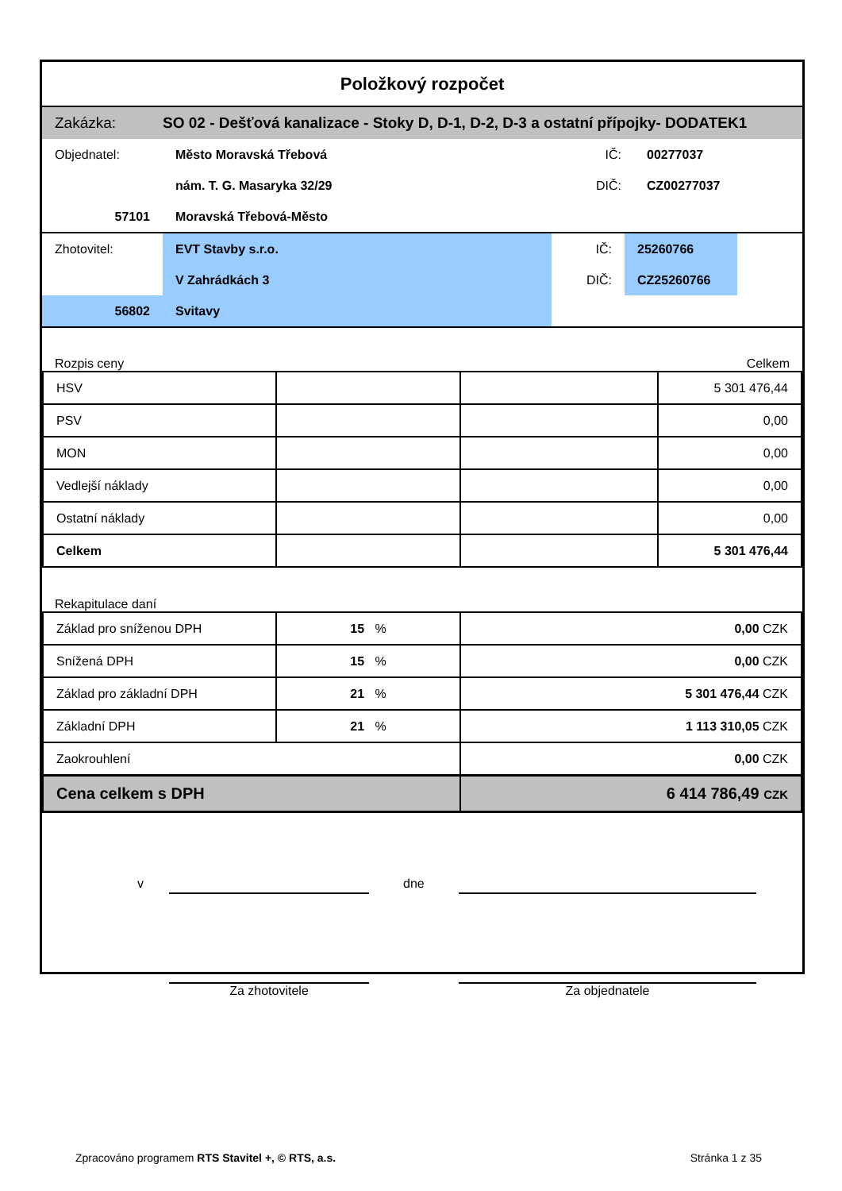Položkový rozpočet
| Zakázka: | SO 02 - Dešťová kanalizace - Stoky D, D-1, D-2, D-3 a ostatní přípojky- DODATEK1 |
| Objednatel: | Město Moravská Třebová | IČ: | 00277037 |
| | nám. T. G. Masaryka 32/29 | DIČ: | CZ00277037 |
| 57101 | Moravská Třebová-Město | | |
| Zhotovitel: | EVT Stavby s.r.o. | IČ: | 25260766 | |
| | V Zahrádkách 3 | DIČ: | CZ25260766 | |
| 56802 | Svitavy | | | |
Rozpis ceny Celkem
| HSV | | | 5 301 476,44 |
| PSV | | | 0,00 |
| MON | | | 0,00 |
| Vedlejší náklady | | | 0,00 |
| Ostatní náklady | | | 0,00 |
| Celkem | | | 5 301 476,44 |
Rekapitulace daní
| Základ pro sníženou DPH | 15 % | 0,00 CZK |
| Snížená DPH | 15 % | 0,00 CZK |
| Základ pro základní DPH | 21 % | 5 301 476,44 CZK |
| Základní DPH | 21 % | 1 113 310,05 CZK |
| Zaokrouhlení | | 0,00 CZK |
| Cena celkem s DPH | | 6 414 786,49 CZK |
v dne
Za zhotovitele Za objednatele
Zpracováno programem RTS Stavitel +, © RTS, a.s. Stránka 1 z 35